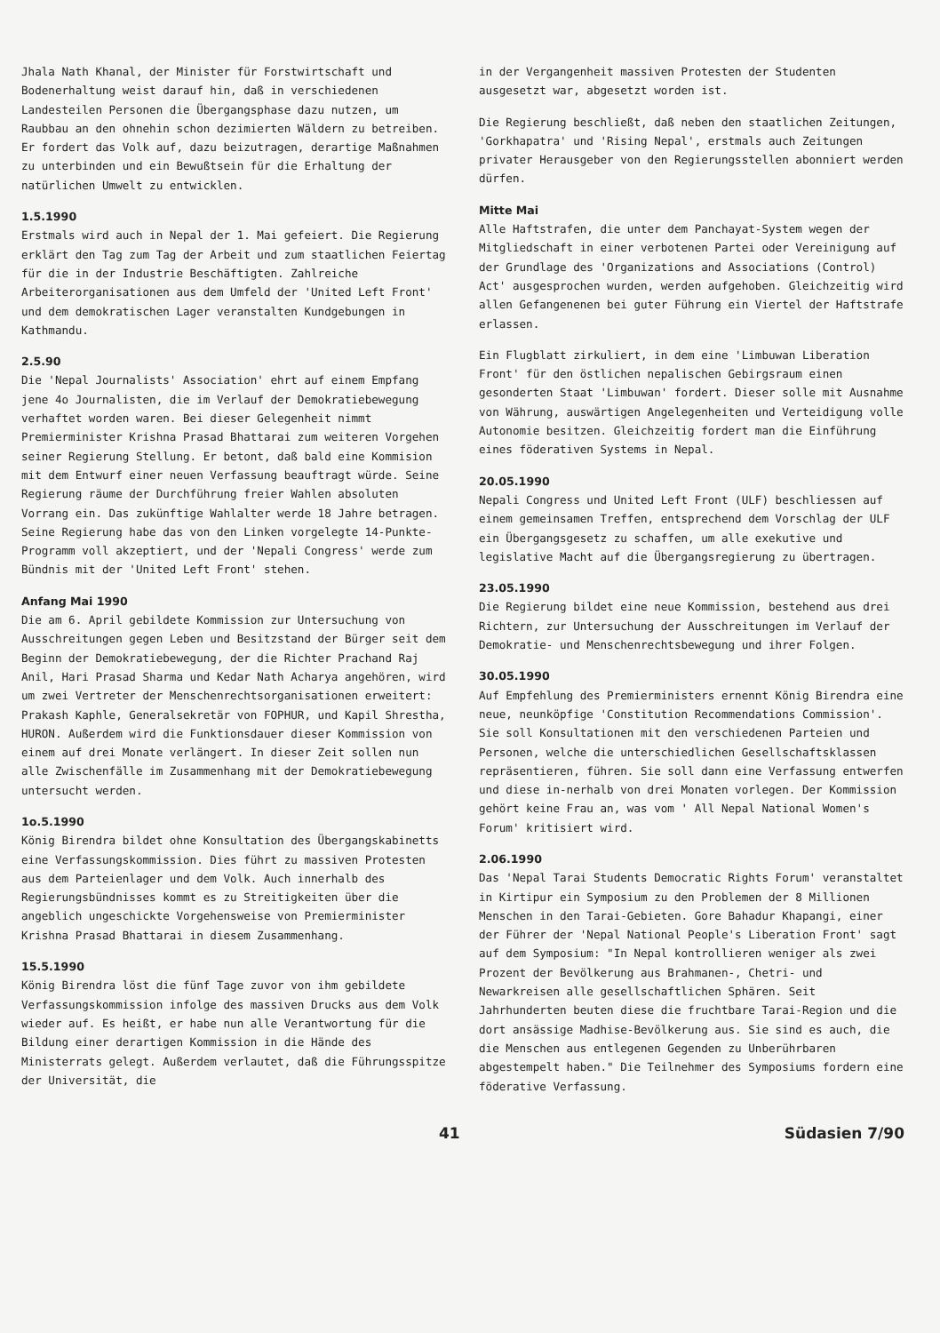Jhala Nath Khanal, der Minister für Forstwirtschaft und Bodenerhaltung weist darauf hin, daß in verschiedenen Landesteilen Personen die Übergangsphase dazu nutzen, um Raubbau an den ohnehin schon dezimierten Wäldern zu betreiben. Er fordert das Volk auf, dazu beizutragen, derartige Maßnahmen zu unterbinden und ein Bewußtsein für die Erhaltung der natürlichen Umwelt zu entwicklen.
1.5.1990
Erstmals wird auch in Nepal der 1. Mai gefeiert. Die Regierung erklärt den Tag zum Tag der Arbeit und zum staatlichen Feiertag für die in der Industrie Beschäftigten. Zahlreiche Arbeiterorganisationen aus dem Umfeld der 'United Left Front' und dem demokratischen Lager veranstalten Kundgebungen in Kathmandu.
2.5.90
Die 'Nepal Journalists' Association' ehrt auf einem Empfang jene 4o Journalisten, die im Verlauf der Demokratiebewegung verhaftet worden waren. Bei dieser Gelegenheit nimmt Premierminister Krishna Prasad Bhattarai zum weiteren Vorgehen seiner Regierung Stellung. Er betont, daß bald eine Kommision mit dem Entwurf einer neuen Verfassung beauftragt würde. Seine Regierung räume der Durchführung freier Wahlen absoluten Vorrang ein. Das zukünftige Wahlalter werde 18 Jahre betragen. Seine Regierung habe das von den Linken vorgelegte 14-Punkte-Programm voll akzeptiert, und der 'Nepali Congress' werde zum Bündnis mit der 'United Left Front' stehen.
Anfang Mai 1990
Die am 6. April gebildete Kommission zur Untersuchung von Ausschreitungen gegen Leben und Besitzstand der Bürger seit dem Beginn der Demokratiebewegung, der die Richter Prachand Raj Anil, Hari Prasad Sharma und Kedar Nath Acharya angehören, wird um zwei Vertreter der Menschenrechtsorganisationen erweitert: Prakash Kaphle, Generalsekretär von FOPHUR, und Kapil Shrestha, HURON. Außerdem wird die Funktionsdauer dieser Kommission von einem auf drei Monate verlängert. In dieser Zeit sollen nun alle Zwischenfälle im Zusammenhang mit der Demokratiebewegung untersucht werden.
1o.5.1990
König Birendra bildet ohne Konsultation des Übergangskabinetts eine Verfassungskommission. Dies führt zu massiven Protesten aus dem Parteienlager und dem Volk. Auch innerhalb des Regierungsbündnisses kommt es zu Streitigkeiten über die angeblich ungeschickte Vorgehensweise von Premierminister Krishna Prasad Bhattarai in diesem Zusammenhang.
15.5.1990
König Birendra löst die fünf Tage zuvor von ihm gebildete Verfassungskommission infolge des massiven Drucks aus dem Volk wieder auf. Es heißt, er habe nun alle Verantwortung für die Bildung einer derartigen Kommission in die Hände des Ministerrats gelegt. Außerdem verlautet, daß die Führungsspitze der Universität, die
in der Vergangenheit massiven Protesten der Studenten ausgesetzt war, abgesetzt worden ist.
Die Regierung beschließt, daß neben den staatlichen Zeitungen, 'Gorkhapatra' und 'Rising Nepal', erstmals auch Zeitungen privater Herausgeber von den Regierungsstellen abonniert werden dürfen.
Mitte Mai
Alle Haftstrafen, die unter dem Panchayat-System wegen der Mitgliedschaft in einer verbotenen Partei oder Vereinigung auf der Grundlage des 'Organizations and Associations (Control) Act' ausgesprochen wurden, werden aufgehoben. Gleichzeitig wird allen Gefangenenen bei guter Führung ein Viertel der Haftstrafe erlassen.
Ein Flugblatt zirkuliert, in dem eine 'Limbuwan Liberation Front' für den östlichen nepalischen Gebirgsraum einen gesonderten Staat 'Limbuwan' fordert. Dieser solle mit Ausnahme von Währung, auswärtigen Angelegenheiten und Verteidigung volle Autonomie besitzen. Gleichzeitig fordert man die Einführung eines föderativen Systems in Nepal.
20.05.1990
Nepali Congress und United Left Front (ULF) beschliessen auf einem gemeinsamen Treffen, entsprechend dem Vorschlag der ULF ein Übergangsgesetz zu schaffen, um alle exekutive und legislative Macht auf die Übergangsregierung zu übertragen.
23.05.1990
Die Regierung bildet eine neue Kommission, bestehend aus drei Richtern, zur Untersuchung der Ausschreitungen im Verlauf der Demokratie- und Menschenrechtsbewegung und ihrer Folgen.
30.05.1990
Auf Empfehlung des Premierministers ernennt König Birendra eine neue, neunköpfige 'Constitution Recommendations Commission'. Sie soll Konsultationen mit den verschiedenen Parteien und Personen, welche die unterschiedlichen Gesellschaftsklassen repräsentieren, führen. Sie soll dann eine Verfassung entwerfen und diese in-nerhalb von drei Monaten vorlegen. Der Kommission gehört keine Frau an, was vom ' All Nepal National Women's Forum' kritisiert wird.
2.06.1990
Das 'Nepal Tarai Students Democratic Rights Forum' veranstaltet in Kirtipur ein Symposium zu den Problemen der 8 Millionen Menschen in den Tarai-Gebieten. Gore Bahadur Khapangi, einer der Führer der 'Nepal National People's Liberation Front' sagt auf dem Symposium: "In Nepal kontrollieren weniger als zwei Prozent der Bevölkerung aus Brahmanen-, Chetri- und Newarkreisen alle gesellschaftlichen Sphären. Seit Jahrhunderten beuten diese die fruchtbare Tarai-Region und die dort ansässige Madhise-Bevölkerung aus. Sie sind es auch, die die Menschen aus entlegenen Gegenden zu Unberührbaren abgestempelt haben." Die Teilnehmer des Symposiums fordern eine föderative Verfassung.
41 Südasien 7/90